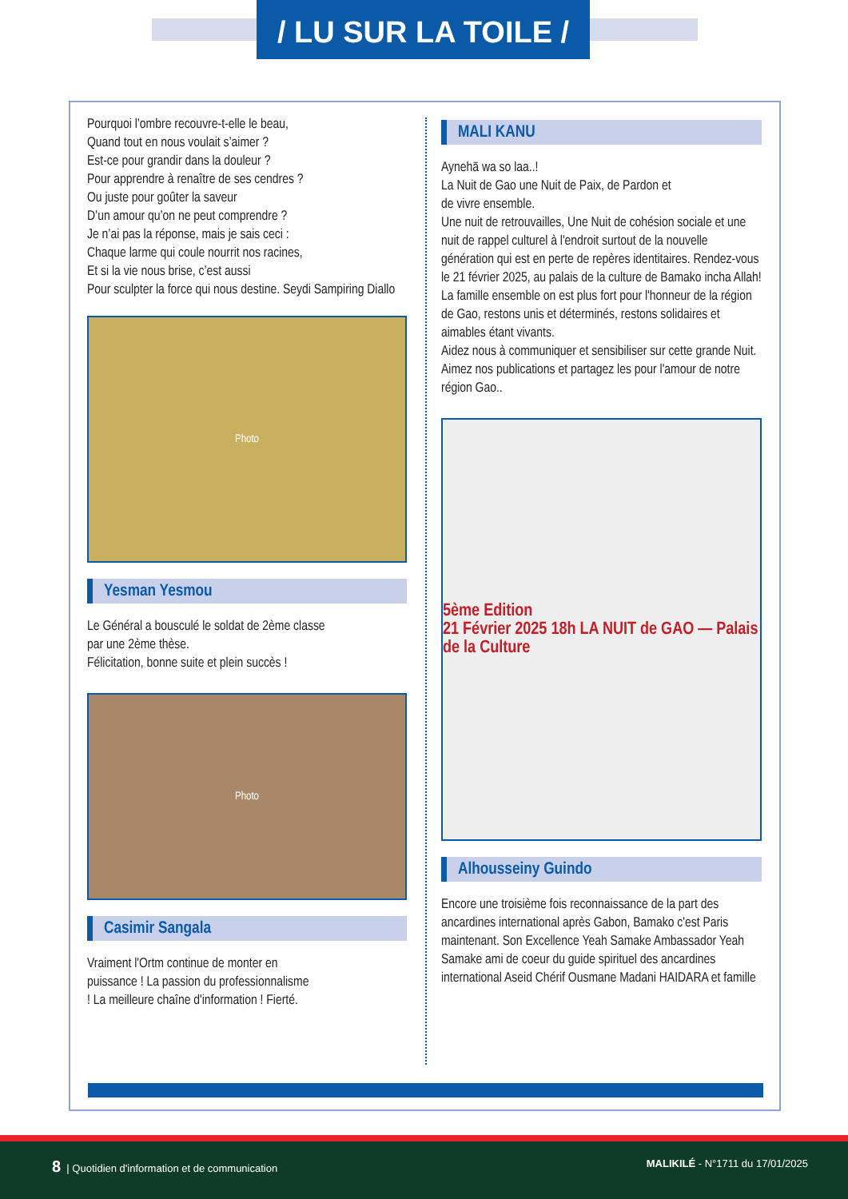/ LU SUR LA TOILE /
Pourquoi l’ombre recouvre-t-elle le beau,
Quand tout en nous voulait s’aimer ?
Est-ce pour grandir dans la douleur ?
Pour apprendre à renaître de ses cendres ?
Ou juste pour goûter la saveur
D’un amour qu’on ne peut comprendre ?
Je n’ai pas la réponse, mais je sais ceci :
Chaque larme qui coule nourrit nos racines,
Et si la vie nous brise, c’est aussi
Pour sculpter la force qui nous destine. Seydi Sampiring Diallo
Photo
Yesman Yesmou
Le Général a bousculé le soldat de 2ème classe
par une 2ème thèse.
Félicitation, bonne suite et plein succès !
Photo
Casimir Sangala
Vraiment l'Ortm continue de monter en puissance ! La passion du professionnalisme ! La meilleure chaîne d'information ! Fierté.
MALI KANU
Aynehā wa so laa..!
La Nuit de Gao une Nuit de Paix, de Pardon et
de vivre ensemble.
Une nuit de retrouvailles, Une Nuit de cohésion sociale et une nuit de rappel culturel à l'endroit surtout de la nouvelle génération qui est en perte de repères identitaires. Rendez-vous le 21 février 2025, au palais de la culture de Bamako incha Allah!
La famille ensemble on est plus fort pour l'honneur de la région de Gao, restons unis et déterminés, restons solidaires et aimables étant vivants.
Aidez nous à communiquer et sensibiliser sur cette grande Nuit. Aimez nos publications et partagez les pour l'amour de notre région Gao..
5ème Edition
21 Février 2025 18h LA NUIT de GAO — Palais de la Culture
Alhousseiny Guindo
Encore une troisième fois reconnaissance de la part des ancardines international après Gabon, Bamako c'est Paris maintenant. Son Excellence Yeah Samake Ambassador Yeah Samake ami de coeur du guide spirituel des ancardines international Aseid Chérif Ousmane Madani HAIDARA et famille
8 | Quotidien d'information et de communication MALIKILÉ - N°1711 du 17/01/2025